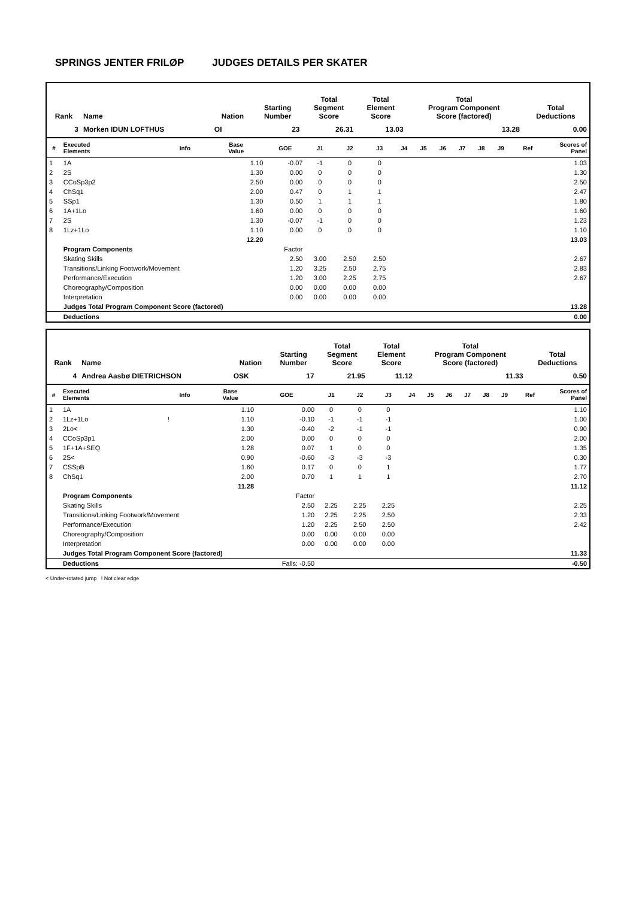SPRINGS JENTER FRILØP JUDGES DETAILS PER SKATER
| Rank | Name | Nation | Starting Number | Total Segment Score | Total Element Score | Total Program Component Score (factored) | Total Deductions |
| --- | --- | --- | --- | --- | --- | --- | --- |
| 3 | Morken IDUN LOFTHUS | OI | 23 | 26.31 | 13.03 | 13.28 | 0.00 |
| # | Executed Elements | Info | Base Value | GOE | J1 | J2 | J3 | J4 | J5 | J6 | J7 | J8 | J9 | Ref | Scores of Panel |
| --- | --- | --- | --- | --- | --- | --- | --- | --- | --- | --- | --- | --- | --- | --- | --- |
| 1 | 1A | | 1.10 | -0.07 | -1 | 0 | 0 | | | | | | | | 1.03 |
| 2 | 2S | | 1.30 | 0.00 | 0 | 0 | 0 | | | | | | | | 1.30 |
| 3 | CCoSp3p2 | | 2.50 | 0.00 | 0 | 0 | 0 | | | | | | | | 2.50 |
| 4 | ChSq1 | | 2.00 | 0.47 | 0 | 1 | 1 | | | | | | | | 2.47 |
| 5 | SSp1 | | 1.30 | 0.50 | 1 | 1 | 1 | | | | | | | | 1.80 |
| 6 | 1A+1Lo | | 1.60 | 0.00 | 0 | 0 | 0 | | | | | | | | 1.60 |
| 7 | 2S | | 1.30 | -0.07 | -1 | 0 | 0 | | | | | | | | 1.23 |
| 8 | 1Lz+1Lo | | 1.10 | 0.00 | 0 | 0 | 0 | | | | | | | | 1.10 |
| | | | 12.20 | | | | | | | | | | | | 13.03 |
| | Program Components | | | Factor | | | | | | | | | | | |
| | Skating Skills | | | 2.50 | 3.00 | 2.50 | 2.50 | | | | | | | | 2.67 |
| | Transitions/Linking Footwork/Movement | | | 1.20 | 3.25 | 2.50 | 2.75 | | | | | | | | 2.83 |
| | Performance/Execution | | | 1.20 | 3.00 | 2.25 | 2.75 | | | | | | | | 2.67 |
| | Choreography/Composition | | | 0.00 | 0.00 | 0.00 | 0.00 | | | | | | | | |
| | Interpretation | | | 0.00 | 0.00 | 0.00 | 0.00 | | | | | | | | |
| | Judges Total Program Component Score (factored) | | | | | | | | | | | | | | 13.28 |
| | Deductions | | | | | | | | | | | | | | 0.00 |
| Rank | Name | Nation | Starting Number | Total Segment Score | Total Element Score | Total Program Component Score (factored) | Total Deductions |
| --- | --- | --- | --- | --- | --- | --- | --- |
| 4 | Andrea Aasbø DIETRICHSON | OSK | 17 | 21.95 | 11.12 | 11.33 | 0.50 |
| # | Executed Elements | Info | Base Value | GOE | J1 | J2 | J3 | J4 | J5 | J6 | J7 | J8 | J9 | Ref | Scores of Panel |
| --- | --- | --- | --- | --- | --- | --- | --- | --- | --- | --- | --- | --- | --- | --- | --- |
| 1 | 1A | | 1.10 | 0.00 | 0 | 0 | 0 | | | | | | | | 1.10 |
| 2 | 1Lz+1Lo | ! | 1.10 | -0.10 | -1 | -1 | -1 | | | | | | | | 1.00 |
| 3 | 2Lo< | | 1.30 | -0.40 | -2 | -1 | -1 | | | | | | | | 0.90 |
| 4 | CCoSp3p1 | | 2.00 | 0.00 | 0 | 0 | 0 | | | | | | | | 2.00 |
| 5 | 1F+1A+SEQ | | 1.28 | 0.07 | 1 | 0 | 0 | | | | | | | | 1.35 |
| 6 | 2S< | | 0.90 | -0.60 | -3 | -3 | -3 | | | | | | | | 0.30 |
| 7 | CSSpB | | 1.60 | 0.17 | 0 | 0 | 1 | | | | | | | | 1.77 |
| 8 | ChSq1 | | 2.00 | 0.70 | 1 | 1 | 1 | | | | | | | | 2.70 |
| | | | 11.28 | | | | | | | | | | | | 11.12 |
| | Program Components | | | Factor | | | | | | | | | | | |
| | Skating Skills | | | 2.50 | 2.25 | 2.25 | 2.25 | | | | | | | | 2.25 |
| | Transitions/Linking Footwork/Movement | | | 1.20 | 2.25 | 2.25 | 2.50 | | | | | | | | 2.33 |
| | Performance/Execution | | | 1.20 | 2.25 | 2.50 | 2.50 | | | | | | | | 2.42 |
| | Choreography/Composition | | | 0.00 | 0.00 | 0.00 | 0.00 | | | | | | | | |
| | Interpretation | | | 0.00 | 0.00 | 0.00 | 0.00 | | | | | | | | |
| | Judges Total Program Component Score (factored) | | | | | | | | | | | | | | 11.33 |
| | Deductions | | | Falls: -0.50 | | | | | | | | | | | -0.50 |
< Under-rotated jump ! Not clear edge